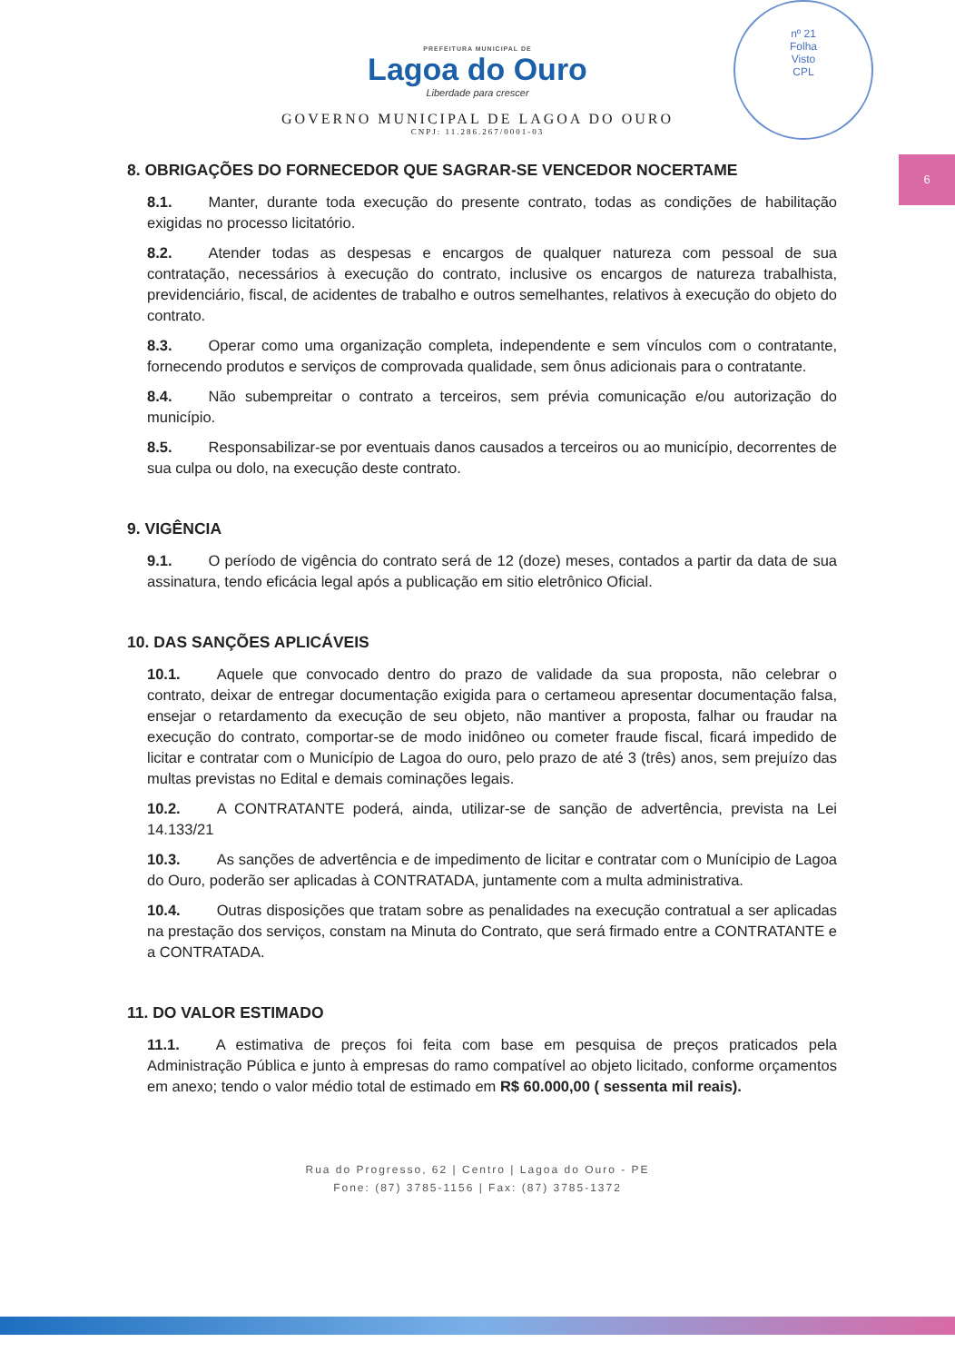nº 21
Folha
Visto
CPL
6
PREFEITURA MUNICIPAL DE
Lagoa do Ouro
Liberdade para crescer
GOVERNO MUNICIPAL DE LAGOA DO OURO
CNPJ: 11.286.267/0001-03
8. OBRIGAÇÕES DO FORNECEDOR QUE SAGRAR-SE VENCEDOR NOCERTAME
8.1. Manter, durante toda execução do presente contrato, todas as condições de habilitação exigidas no processo licitatório.
8.2. Atender todas as despesas e encargos de qualquer natureza com pessoal de sua contratação, necessários à execução do contrato, inclusive os encargos de natureza trabalhista, previdenciário, fiscal, de acidentes de trabalho e outros semelhantes, relativos à execução do objeto do contrato.
8.3. Operar como uma organização completa, independente e sem vínculos com o contratante, fornecendo produtos e serviços de comprovada qualidade, sem ônus adicionais para o contratante.
8.4. Não subempreitar o contrato a terceiros, sem prévia comunicação e/ou autorização do município.
8.5. Responsabilizar-se por eventuais danos causados a terceiros ou ao município, decorrentes de sua culpa ou dolo, na execução deste contrato.
9. VIGÊNCIA
9.1. O período de vigência do contrato será de 12 (doze) meses, contados a partir da data de sua assinatura, tendo eficácia legal após a publicação em sitio eletrônico Oficial.
10. DAS SANÇÕES APLICÁVEIS
10.1. Aquele que convocado dentro do prazo de validade da sua proposta, não celebrar o contrato, deixar de entregar documentação exigida para o certameou apresentar documentação falsa, ensejar o retardamento da execução de seu objeto, não mantiver a proposta, falhar ou fraudar na execução do contrato, comportar-se de modo inidôneo ou cometer fraude fiscal, ficará impedido de licitar e contratar com o Município de Lagoa do ouro, pelo prazo de até 3 (três) anos, sem prejuízo das multas previstas no Edital e demais cominações legais.
10.2. A CONTRATANTE poderá, ainda, utilizar-se de sanção de advertência, prevista na Lei 14.133/21
10.3. As sanções de advertência e de impedimento de licitar e contratar com o Munícipio de Lagoa do Ouro, poderão ser aplicadas à CONTRATADA, juntamente com a multa administrativa.
10.4. Outras disposições que tratam sobre as penalidades na execução contratual a ser aplicadas na prestação dos serviços, constam na Minuta do Contrato, que será firmado entre a CONTRATANTE e a CONTRATADA.
11. DO VALOR ESTIMADO
11.1. A estimativa de preços foi feita com base em pesquisa de preços praticados pela Administração Pública e junto à empresas do ramo compatível ao objeto licitado, conforme orçamentos em anexo; tendo o valor médio total de estimado em R$ 60.000,00 ( sessenta mil reais).
Rua do Progresso, 62 | Centro | Lagoa do Ouro - PE
Fone: (87) 3785-1156 | Fax: (87) 3785-1372